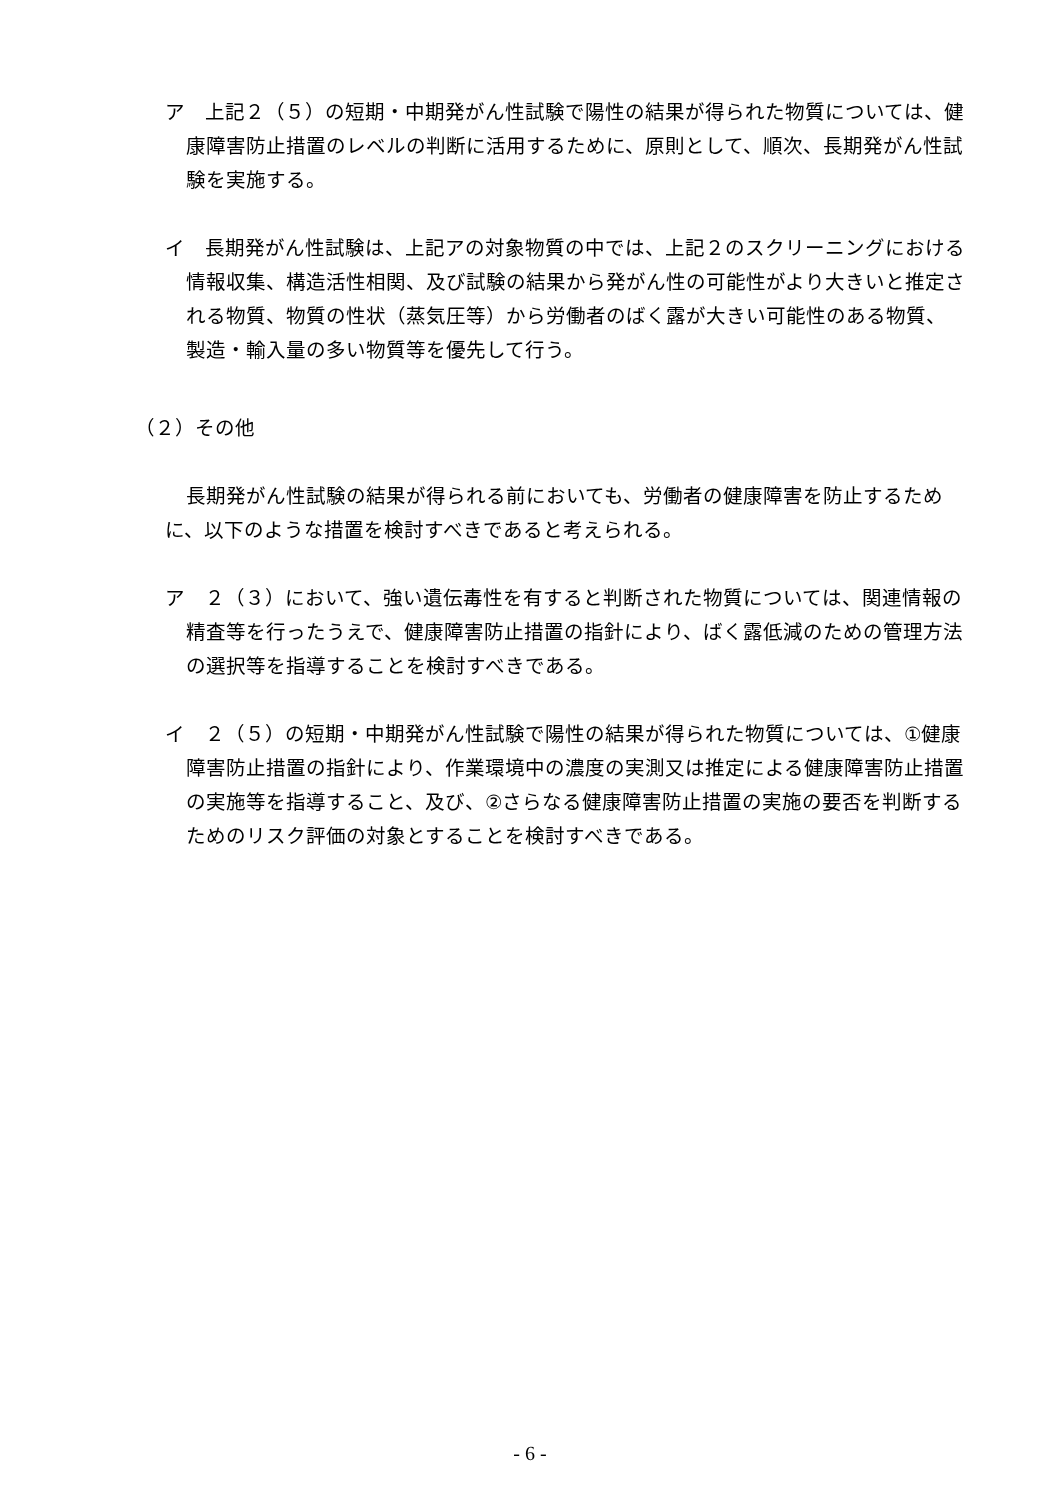ア　上記２（５）の短期・中期発がん性試験で陽性の結果が得られた物質については、健康障害防止措置のレベルの判断に活用するために、原則として、順次、長期発がん性試験を実施する。
イ　長期発がん性試験は、上記アの対象物質の中では、上記２のスクリーニングにおける情報収集、構造活性相関、及び試験の結果から発がん性の可能性がより大きいと推定される物質、物質の性状（蒸気圧等）から労働者のばく露が大きい可能性のある物質、製造・輸入量の多い物質等を優先して行う。
（２）その他
長期発がん性試験の結果が得られる前においても、労働者の健康障害を防止するために、以下のような措置を検討すべきであると考えられる。
ア　２（３）において、強い遺伝毒性を有すると判断された物質については、関連情報の精査等を行ったうえで、健康障害防止措置の指針により、ばく露低減のための管理方法の選択等を指導することを検討すべきである。
イ　２（５）の短期・中期発がん性試験で陽性の結果が得られた物質については、①健康障害防止措置の指針により、作業環境中の濃度の実測又は推定による健康障害防止措置の実施等を指導すること、及び、②さらなる健康障害防止措置の実施の要否を判断するためのリスク評価の対象とすることを検討すべきである。
- 6 -